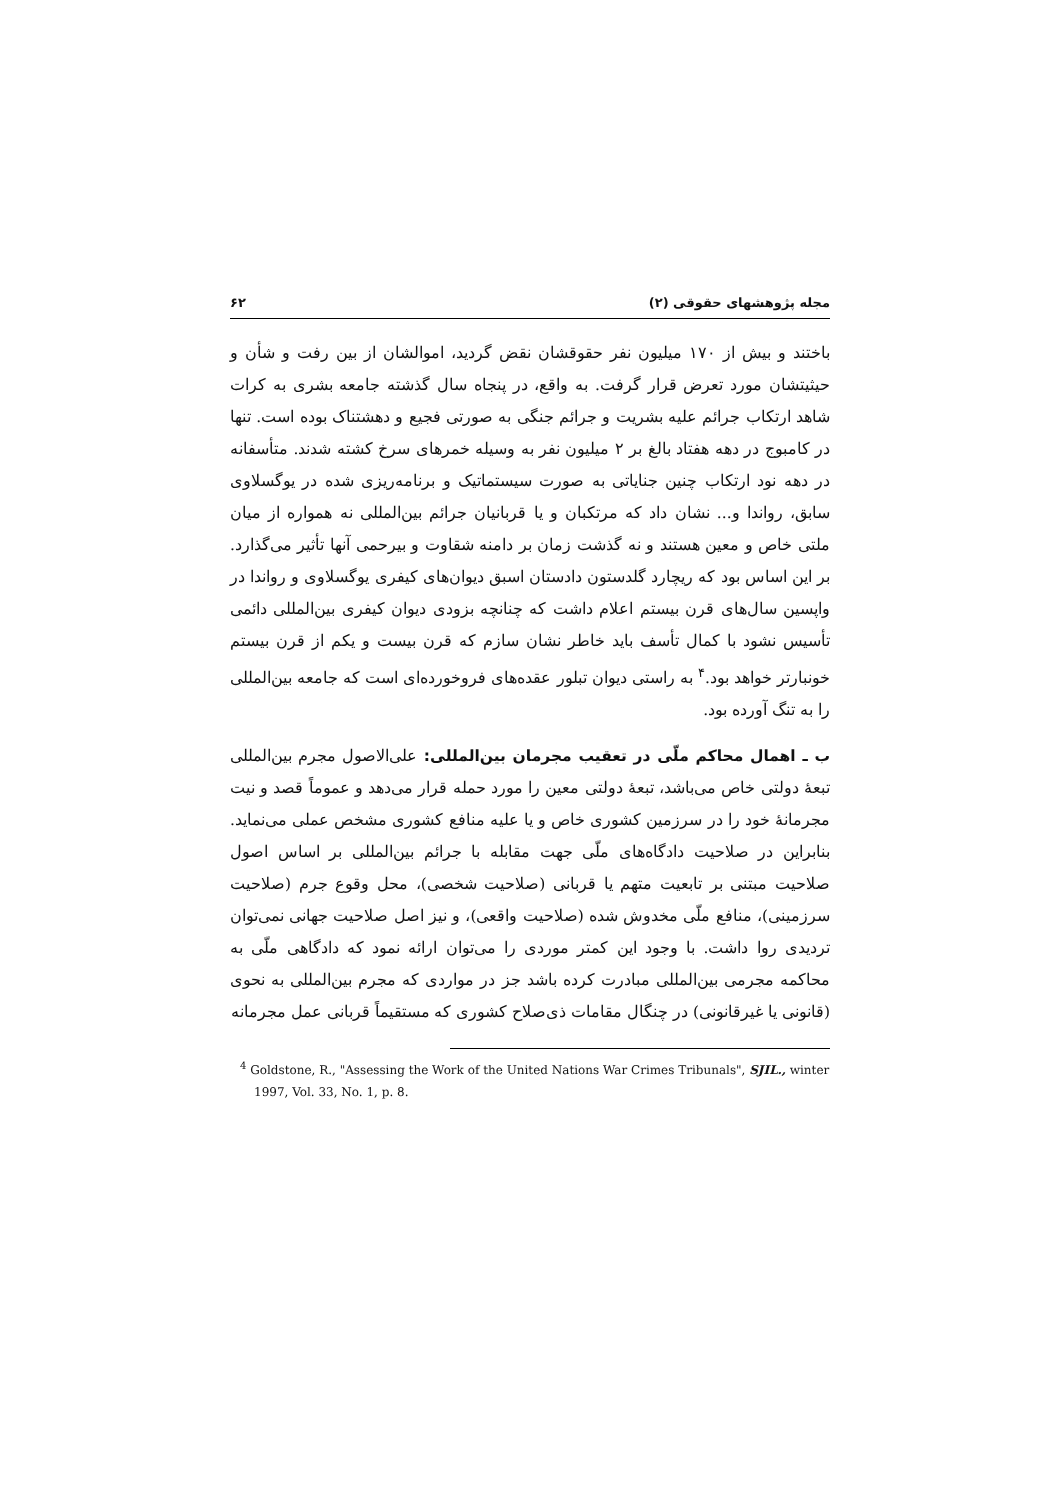مجله پژوهشهای حقوقی (۲) ۶۲
باختند و بیش از ۱۷۰ میلیون نفر حقوقشان نقض گردید، اموالشان از بین رفت و شأن و حیثیتشان مورد تعرض قرار گرفت. به واقع، در پنجاه سال گذشته جامعه بشری به کرات شاهد ارتکاب جرائم علیه بشریت و جرائم جنگی به صورتی فجیع و دهشتناک بوده است. تنها در کامبوج در دهه هفتاد بالغ بر ۲ میلیون نفر به وسیله خمرهای سرخ کشته شدند. متأسفانه در دهه نود ارتکاب چنین جنایاتی به صورت سیستماتیک و برنامه‌ریزی شده در یوگسلاوی سابق، رواندا و... نشان داد که مرتکبان و یا قربانیان جرائم بین‌المللی نه همواره از میان ملتی خاص و معین هستند و نه گذشت زمان بر دامنه شقاوت و بیرحمی آنها تأثیر می‌گذارد. بر این اساس بود که ریچارد گلدستون دادستان اسبق دیوان‌های کیفری یوگسلاوی و رواندا در واپسین سال‌های قرن بیستم اعلام داشت که چنانچه بزودی دیوان کیفری بین‌المللی دائمی تأسیس نشود با کمال تأسف باید خاطر نشان سازم که قرن بیست و یکم از قرن بیستم خونبارتر خواهد بود.<sup>۴</sup> به راستی دیوان تبلور عقده‌های فروخورده‌ای است که جامعه بین‌المللی را به تنگ آورده بود.
ب ـ اهمال محاکم ملّی در تعقیب مجرمان بین‌المللی: علی‌الاصول مجرم بین‌المللی تبعهٔ دولتی خاص می‌باشد، تبعهٔ دولتی معین را مورد حمله قرار می‌دهد و عموماً قصد و نیت مجرمانهٔ خود را در سرزمین کشوری خاص و یا علیه منافع کشوری مشخص عملی می‌نماید. بنابراین در صلاحیت دادگاه‌های ملّی جهت مقابله با جرائم بین‌المللی بر اساس اصول صلاحیت مبتنی بر تابعیت متهم یا قربانی (صلاحیت شخصی)، محل وقوع جرم (صلاحیت سرزمینی)، منافع ملّی مخدوش شده (صلاحیت واقعی)، و نیز اصل صلاحیت جهانی نمی‌توان تردیدی روا داشت. با وجود این کمتر موردی را می‌توان ارائه نمود که دادگاهی ملّی به محاکمه مجرمی بین‌المللی مبادرت کرده باشد جز در مواردی که مجرم بین‌المللی به نحوی (قانونی یا غیرقانونی) در چنگال مقامات ذی‌صلاح کشوری که مستقیماً قربانی عمل مجرمانه
<sup>4</sup> Goldstone, R., "Assessing the Work of the United Nations War Crimes Tribunals", SJIL., winter 1997, Vol. 33, No. 1, p. 8.